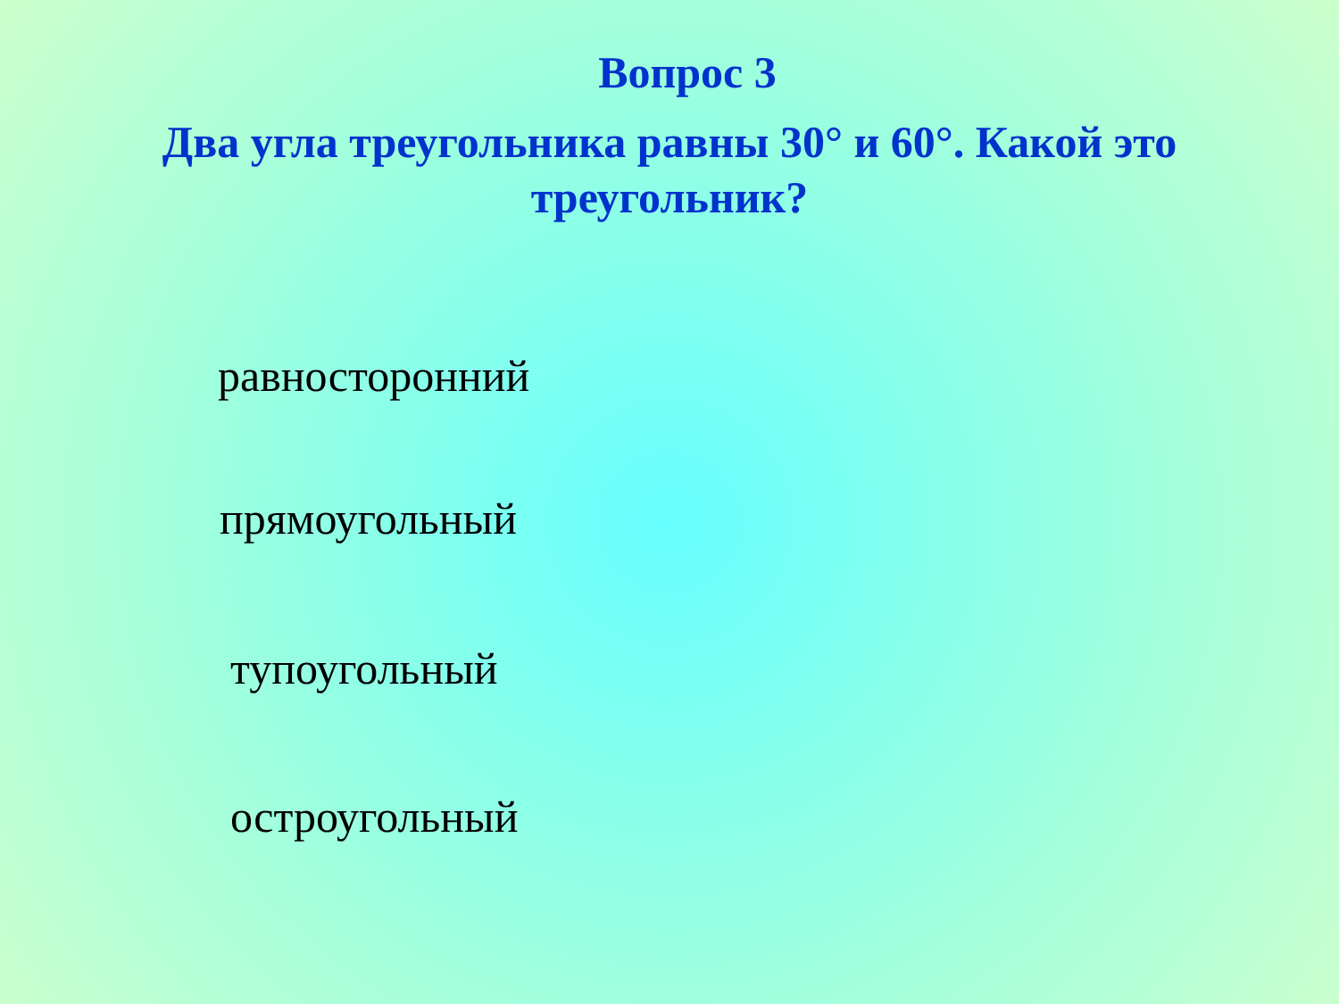Вопрос 3
Два угла треугольника равны 30° и 60°. Какой это треугольник?
равносторонний
прямоугольный
тупоугольный
остроугольный